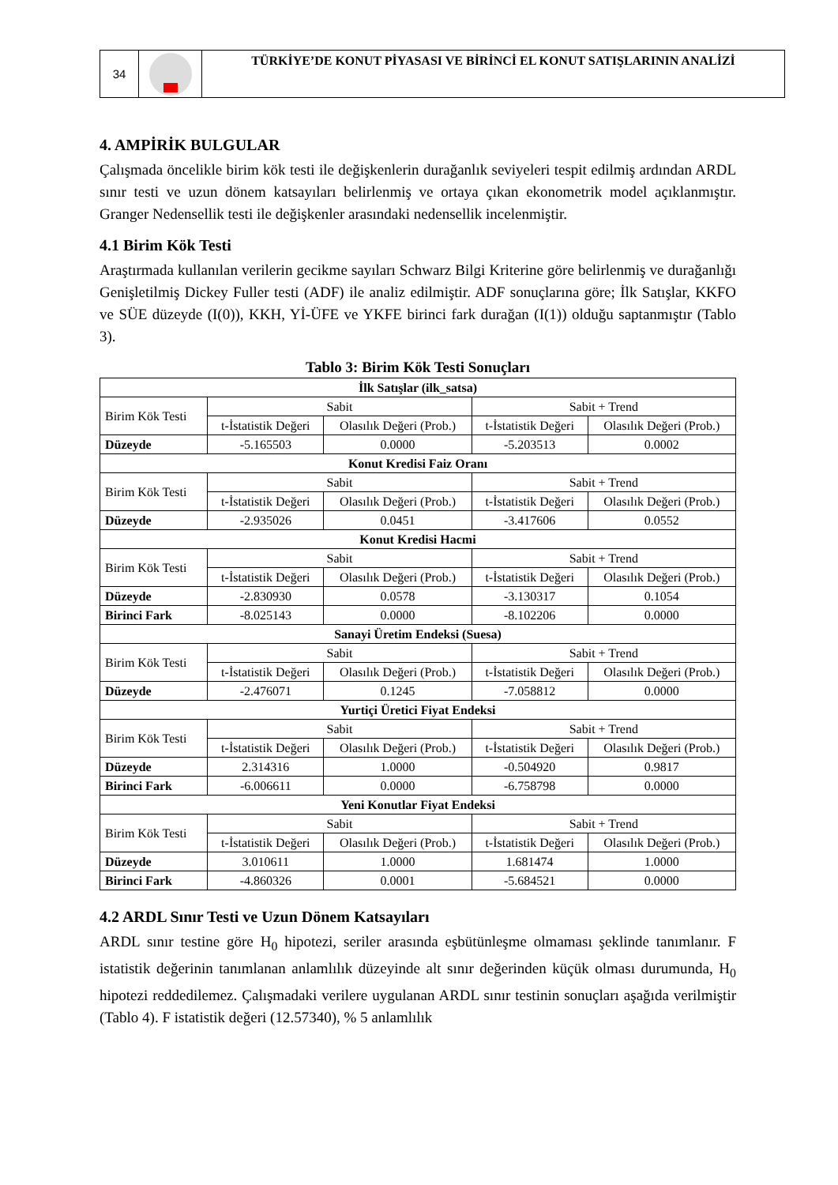34
TÜRKİYE’DE KONUT PİYASASI VE BİRİNCİ EL KONUT SATIŞLARININ ANALİZİ
4. AMPİRİK BULGULAR
Çalışmada öncelikle birim kök testi ile değişkenlerin durağanlık seviyeleri tespit edilmiş ardından ARDL sınır testi ve uzun dönem katsayıları belirlenmiş ve ortaya çıkan ekonometrik model açıklanmıştır. Granger Nedensellik testi ile değişkenler arasındaki nedensellik incelenmiştir.
4.1 Birim Kök Testi
Araştırmada kullanılan verilerin gecikme sayıları Schwarz Bilgi Kriterine göre belirlenmiş ve durağanlığı Genişletilmiş Dickey Fuller testi (ADF) ile analiz edilmiştir. ADF sonuçlarına göre; İlk Satışlar, KKFO ve SÜE düzeyde (I(0)), KKH, Yİ-ÜFE ve YKFE birinci fark durağan (I(1)) olduğu saptanmıştır (Tablo 3).
Tablo 3: Birim Kök Testi Sonuçları
| İlk Satışlar (ilk_satsa) | | | | |
| Birim Kök Testi | Sabit | | Sabit + Trend | |
| | t-İstatistik Değeri | Olasılık Değeri (Prob.) | t-İstatistik Değeri | Olasılık Değeri (Prob.) |
| Düzeyde | -5.165503 | 0.0000 | -5.203513 | 0.0002 |
| Konut Kredisi Faiz Oranı | | | | |
| Birim Kök Testi | Sabit | | Sabit + Trend | |
| | t-İstatistik Değeri | Olasılık Değeri (Prob.) | t-İstatistik Değeri | Olasılık Değeri (Prob.) |
| Düzeyde | -2.935026 | 0.0451 | -3.417606 | 0.0552 |
| Konut Kredisi Hacmi | | | | |
| Birim Kök Testi | Sabit | | Sabit + Trend | |
| | t-İstatistik Değeri | Olasılık Değeri (Prob.) | t-İstatistik Değeri | Olasılık Değeri (Prob.) |
| Düzeyde | -2.830930 | 0.0578 | -3.130317 | 0.1054 |
| Birinci Fark | -8.025143 | 0.0000 | -8.102206 | 0.0000 |
| Sanayi Üretim Endeksi (Suesa) | | | | |
| Birim Kök Testi | Sabit | | Sabit + Trend | |
| | t-İstatistik Değeri | Olasılık Değeri (Prob.) | t-İstatistik Değeri | Olasılık Değeri (Prob.) |
| Düzeyde | -2.476071 | 0.1245 | -7.058812 | 0.0000 |
| Yurtiçi Üretici Fiyat Endeksi | | | | |
| Birim Kök Testi | Sabit | | Sabit + Trend | |
| | t-İstatistik Değeri | Olasılık Değeri (Prob.) | t-İstatistik Değeri | Olasılık Değeri (Prob.) |
| Düzeyde | 2.314316 | 1.0000 | -0.504920 | 0.9817 |
| Birinci Fark | -6.006611 | 0.0000 | -6.758798 | 0.0000 |
| Yeni Konutlar Fiyat Endeksi | | | | |
| Birim Kök Testi | Sabit | | Sabit + Trend | |
| | t-İstatistik Değeri | Olasılık Değeri (Prob.) | t-İstatistik Değeri | Olasılık Değeri (Prob.) |
| Düzeyde | 3.010611 | 1.0000 | 1.681474 | 1.0000 |
| Birinci Fark | -4.860326 | 0.0001 | -5.684521 | 0.0000 |
4.2 ARDL Sınır Testi ve Uzun Dönem Katsayıları
ARDL sınır testine göre H<sub>0</sub> hipotezi, seriler arasında eşbütünleşme olmaması şeklinde tanımlanır. F istatistik değerinin tanımlanan anlamlılık düzeyinde alt sınır değerinden küçük olması durumunda, H<sub>0</sub> hipotezi reddedilemez. Çalışmadaki verilere uygulanan ARDL sınır testinin sonuçları aşağıda verilmiştir (Tablo 4). F istatistik değeri (12.57340), % 5 anlamlılık